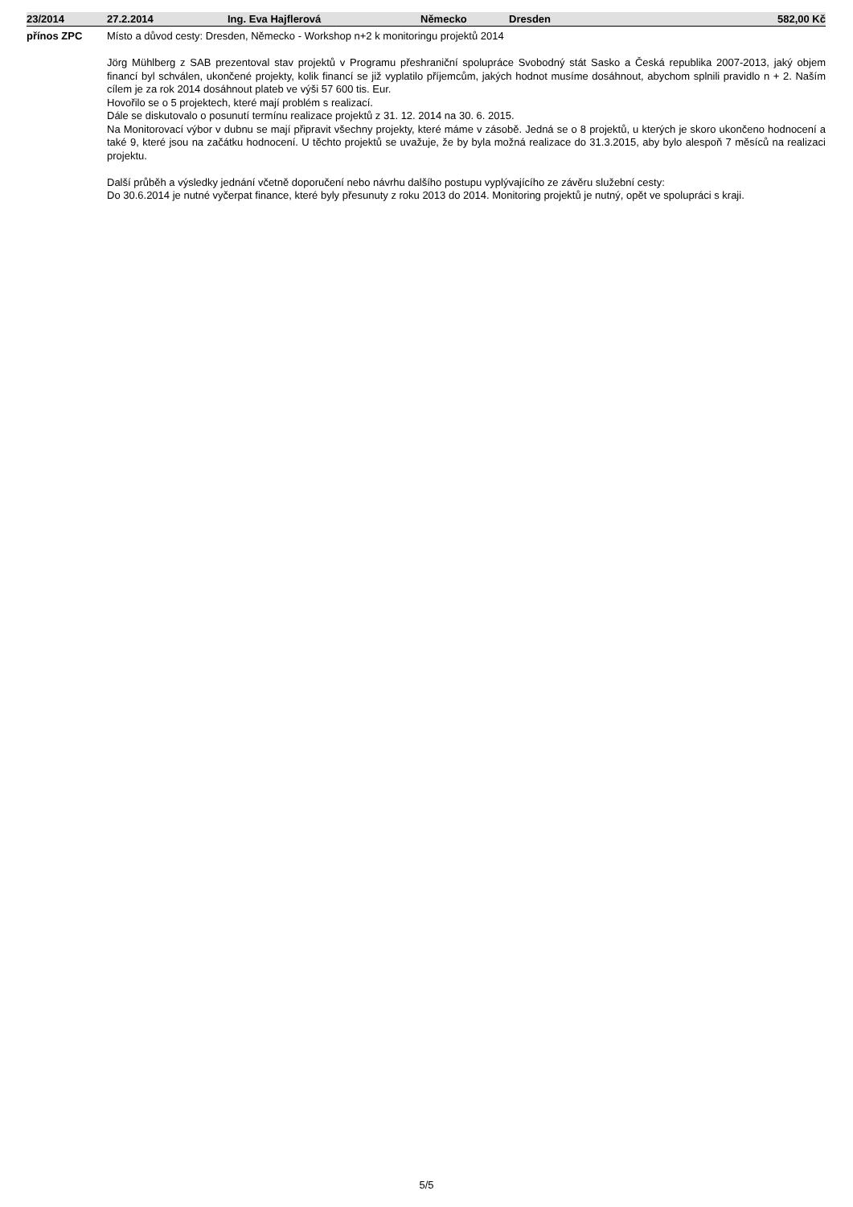| 23/2014 | 27.2.2014 | Ing. Eva Hajflerová | Německo | Dresden | 582,00 Kč |
| --- | --- | --- | --- | --- | --- |
přínos ZPC
Místo a důvod cesty: Dresden, Německo - Workshop n+2 k monitoringu projektů 2014
Jörg Mühlberg z SAB prezentoval stav projektů v Programu přeshraniční spolupráce Svobodný stát Sasko a Česká republika 2007-2013, jaký objem financí byl schválen, ukončené projekty, kolik financí se již vyplatilo příjemcům, jakých hodnot musíme dosáhnout, abychom splnili pravidlo n + 2. Naším cílem je za rok 2014 dosáhnout plateb ve výši 57 600 tis. Eur.
Hovořilo se o 5 projektech, které mají problém s realizací.
Dále se diskutovalo o posunutí termínu realizace projektů z 31. 12. 2014 na 30. 6. 2015.
Na Monitorovací výbor v dubnu se mají připravit všechny projekty, které máme v zásobě. Jedná se o 8 projektů, u kterých je skoro ukončeno hodnocení a také 9, které jsou na začátku hodnocení. U těchto projektů se uvažuje, že by byla možná realizace do 31.3.2015, aby bylo alespoň 7 měsíců na realizaci projektu.
Další průběh a výsledky jednání včetně doporučení nebo návrhu dalšího postupu vyplývajícího ze závěru služební cesty:
Do 30.6.2014 je nutné vyčerpat finance, které byly přesunuty z roku 2013 do 2014. Monitoring projektů je nutný, opět ve spolupráci s kraji.
5/5